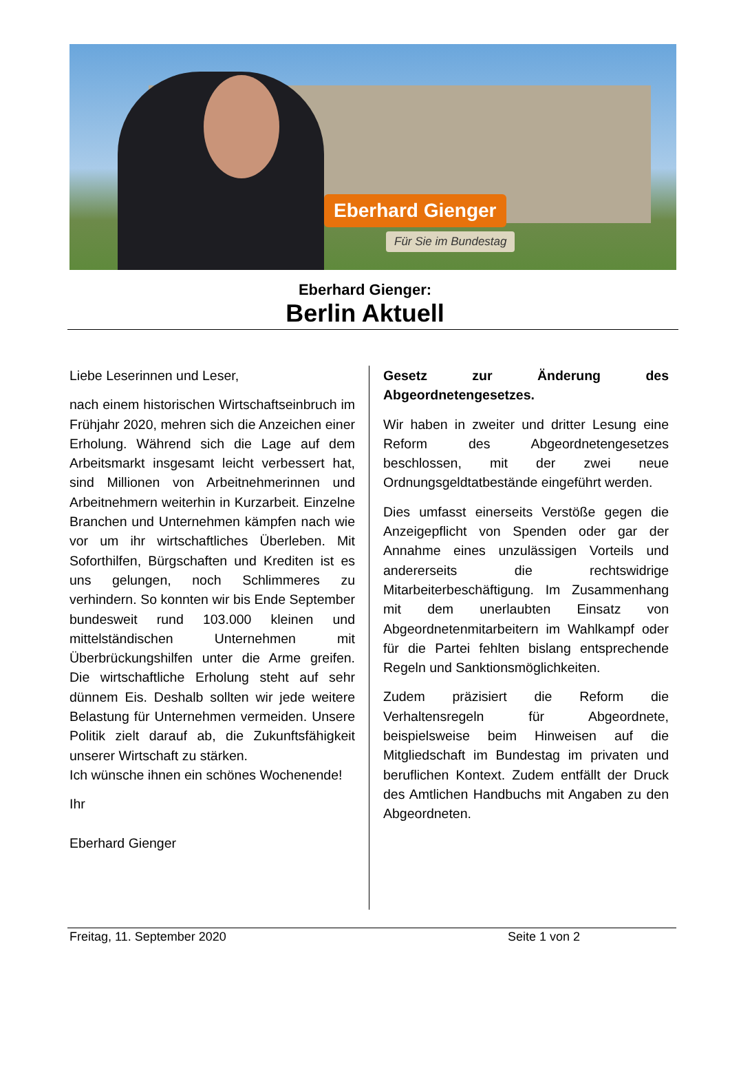Eberhard Gienger
Für Sie im Bundestag
Eberhard Gienger:
Berlin Aktuell
Liebe Leserinnen und Leser,
nach einem historischen Wirtschaftseinbruch im Frühjahr 2020, mehren sich die Anzeichen einer Erholung. Während sich die Lage auf dem Arbeitsmarkt insgesamt leicht verbessert hat, sind Millionen von Arbeitnehmerinnen und Arbeitnehmern weiterhin in Kurzarbeit. Einzelne Branchen und Unternehmen kämpfen nach wie vor um ihr wirtschaftliches Überleben. Mit Soforthilfen, Bürgschaften und Krediten ist es uns gelungen, noch Schlimmeres zu verhindern. So konnten wir bis Ende September bundesweit rund 103.000 kleinen und mittelständischen Unternehmen mit Überbrückungshilfen unter die Arme greifen. Die wirtschaftliche Erholung steht auf sehr dünnem Eis. Deshalb sollten wir jede weitere Belastung für Unternehmen vermeiden. Unsere Politik zielt darauf ab, die Zukunftsfähigkeit unserer Wirtschaft zu stärken.
Ich wünsche ihnen ein schönes Wochenende!
Ihr
Eberhard Gienger
Gesetz zur Änderung des Abgeordnetengesetzes.
Wir haben in zweiter und dritter Lesung eine Reform des Abgeordnetengesetzes beschlossen, mit der zwei neue Ordnungsgeldtatbestände eingeführt werden.
Dies umfasst einerseits Verstöße gegen die Anzeigepflicht von Spenden oder gar der Annahme eines unzulässigen Vorteils und andererseits die rechtswidrige Mitarbeiterbeschäftigung. Im Zusammenhang mit dem unerlaubten Einsatz von Abgeordnetenmitarbeitern im Wahlkampf oder für die Partei fehlten bislang entsprechende Regeln und Sanktionsmöglichkeiten.
Zudem präzisiert die Reform die Verhaltensregeln für Abgeordnete, beispielsweise beim Hinweisen auf die Mitgliedschaft im Bundestag im privaten und beruflichen Kontext. Zudem entfällt der Druck des Amtlichen Handbuchs mit Angaben zu den Abgeordneten.
Freitag, 11. September 2020 Seite 1 von 2